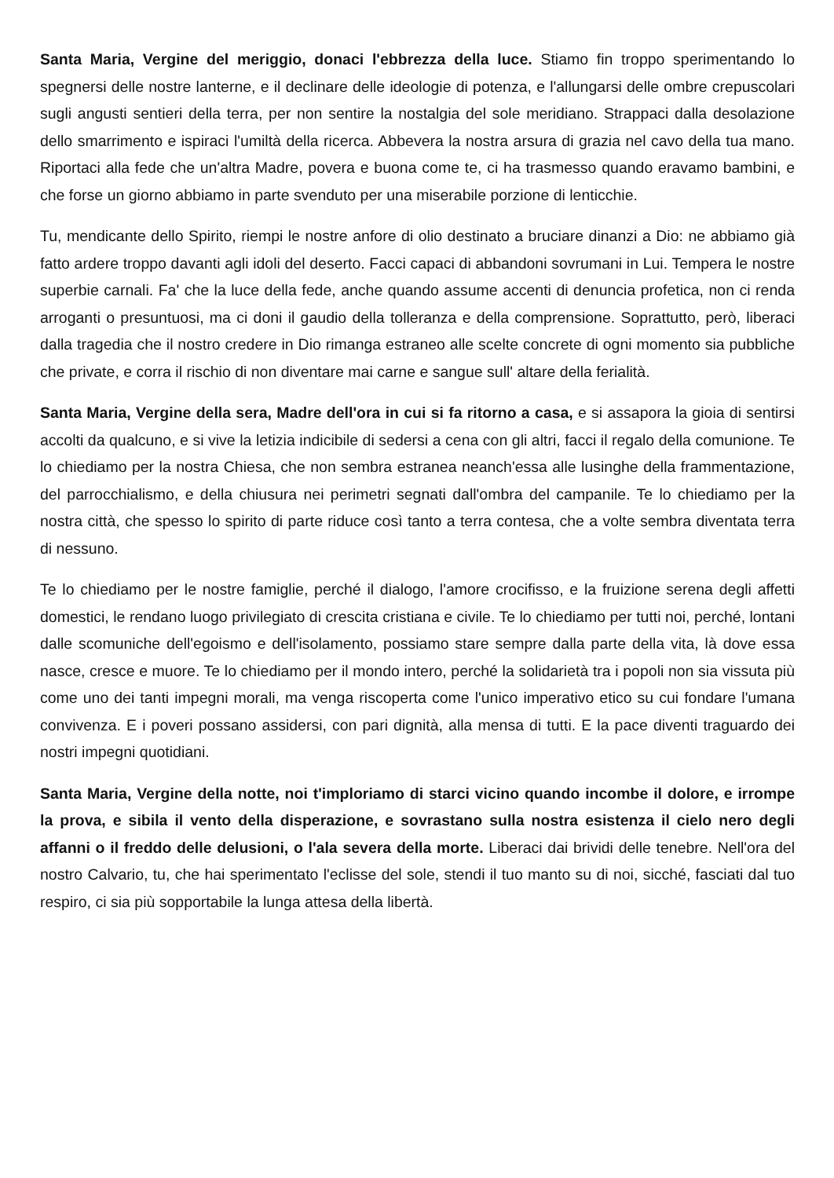Santa Maria, Vergine del meriggio, donaci l'ebbrezza della luce. Stiamo fin troppo sperimentando lo spegnersi delle nostre lanterne, e il declinare delle ideologie di potenza, e l'allungarsi delle ombre crepuscolari sugli angusti sentieri della terra, per non sentire la nostalgia del sole meridiano. Strappaci dalla desolazione dello smarrimento e ispiraci l'umiltà della ricerca. Abbevera la nostra arsura di grazia nel cavo della tua mano. Riportaci alla fede che un'altra Madre, povera e buona come te, ci ha trasmesso quando eravamo bambini, e che forse un giorno abbiamo in parte svenduto per una miserabile porzione di lenticchie.
Tu, mendicante dello Spirito, riempi le nostre anfore di olio destinato a bruciare dinanzi a Dio: ne abbiamo già fatto ardere troppo davanti agli idoli del deserto. Facci capaci di abbandoni sovrumani in Lui. Tempera le nostre superbie carnali. Fa' che la luce della fede, anche quando assume accenti di denuncia profetica, non ci renda arroganti o presuntuosi, ma ci doni il gaudio della tolleranza e della comprensione. Soprattutto, però, liberaci dalla tragedia che il nostro credere in Dio rimanga estraneo alle scelte concrete di ogni momento sia pubbliche che private, e corra il rischio di non diventare mai carne e sangue sull' altare della ferialità.
Santa Maria, Vergine della sera, Madre dell'ora in cui si fa ritorno a casa, e si assapora la gioia di sentirsi accolti da qualcuno, e si vive la letizia indicibile di sedersi a cena con gli altri, facci il regalo della comunione. Te lo chiediamo per la nostra Chiesa, che non sembra estranea neanch'essa alle lusinghe della frammentazione, del parrocchialismo, e della chiusura nei perimetri segnati dall'ombra del campanile. Te lo chiediamo per la nostra città, che spesso lo spirito di parte riduce così tanto a terra contesa, che a volte sembra diventata terra di nessuno.
Te lo chiediamo per le nostre famiglie, perché il dialogo, l'amore crocifisso, e la fruizione serena degli affetti domestici, le rendano luogo privilegiato di crescita cristiana e civile. Te lo chiediamo per tutti noi, perché, lontani dalle scomuniche dell'egoismo e dell'isolamento, possiamo stare sempre dalla parte della vita, là dove essa nasce, cresce e muore. Te lo chiediamo per il mondo intero, perché la solidarietà tra i popoli non sia vissuta più come uno dei tanti impegni morali, ma venga riscoperta come l'unico imperativo etico su cui fondare l'umana convivenza. E i poveri possano assidersi, con pari dignità, alla mensa di tutti. E la pace diventi traguardo dei nostri impegni quotidiani.
Santa Maria, Vergine della notte, noi t'imploriamo di starci vicino quando incombe il dolore, e irrompe la prova, e sibila il vento della disperazione, e sovrastano sulla nostra esistenza il cielo nero degli affanni o il freddo delle delusioni, o l'ala severa della morte. Liberaci dai brividi delle tenebre. Nell'ora del nostro Calvario, tu, che hai sperimentato l'eclisse del sole, stendi il tuo manto su di noi, sicché, fasciati dal tuo respiro, ci sia più sopportabile la lunga attesa della libertà.